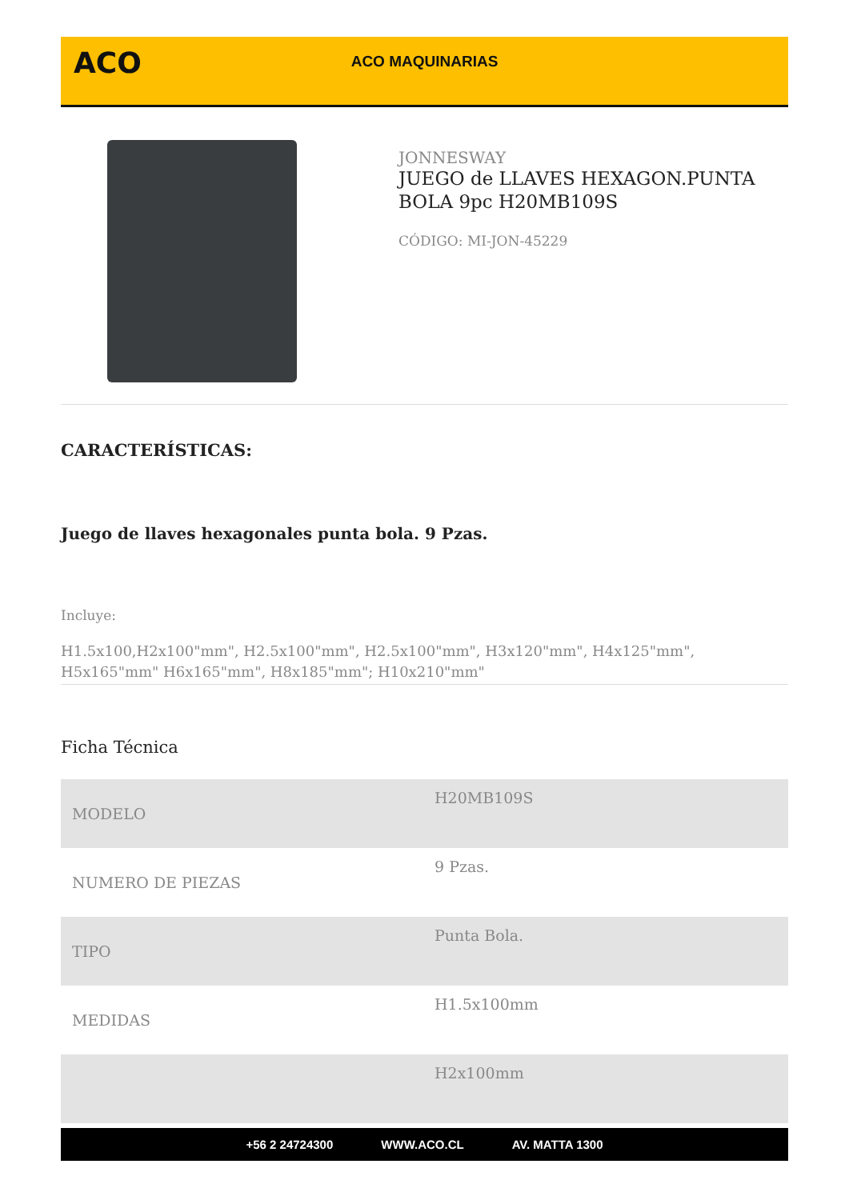ACO
ACO MAQUINARIAS
JONNESWAY
JUEGO de LLAVES HEXAGON.PUNTA BOLA 9pc H20MB109S
CÓDIGO: MI-JON-45229
CARACTERÍSTICAS:
Juego de llaves hexagonales punta bola. 9 Pzas.
Incluye:
H1.5x100,H2x100"mm", H2.5x100"mm", H2.5x100"mm", H3x120"mm", H4x125"mm", H5x165"mm" H6x165"mm", H8x185"mm"; H10x210"mm"
Ficha Técnica
| MODELO | H20MB109S |
| NUMERO DE PIEZAS | 9 Pzas. |
| TIPO | Punta Bola. |
| MEDIDAS | H1.5x100mm |
| | H2x100mm |
+56 2 24724300 WWW.ACO.CL AV. MATTA 1300